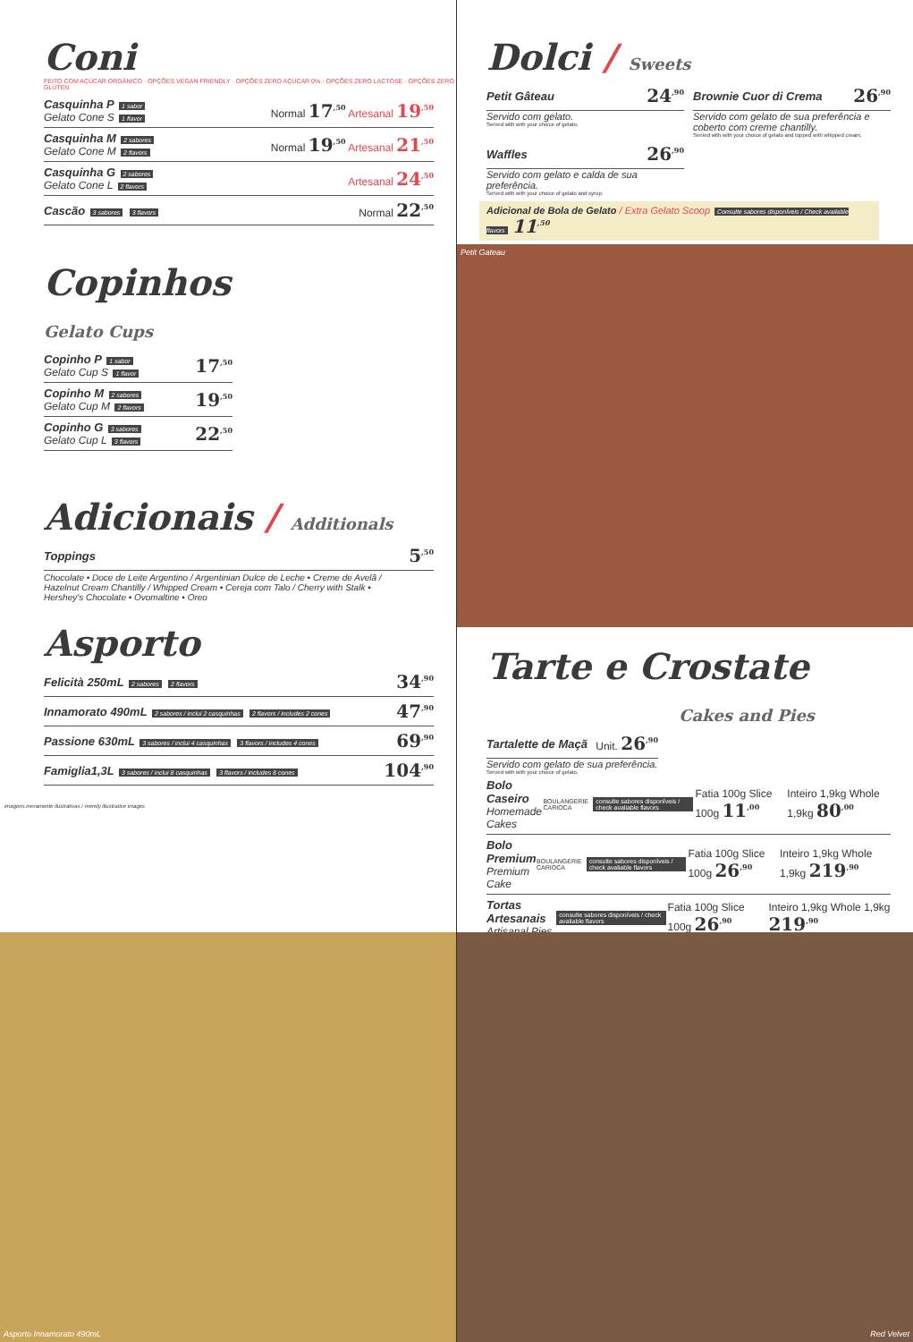Coni
FEITO COM AÇÚCAR ORGÂNICO · OPÇÕES VEGAN FRIENDLY · OPÇÕES ZERO AÇÚCAR 0% · OPÇÕES ZERO LACTOSE · OPÇÕES ZERO GLÚTEN
Casquinha P 1 sabor
Gelato Cone S 1 flavor Normal 17<sup>,50</sup> Artesanal 19<sup>,50</sup>
Casquinha M 2 sabores
Gelato Cone M 2 flavors Normal 19<sup>,50</sup> Artesanal 21<sup>,50</sup>
Casquinha G 2 sabores
Gelato Cone L 2 flavors Artesanal 24<sup>,50</sup>
Cascão 3 sabores 3 flavors Normal 22<sup>,50</sup>
Copinhos
Gelato Cups
Copinho P 1 sabor
Gelato Cup S 1 flavor 17<sup>,50</sup>
Copinho M 2 sabores
Gelato Cup M 2 flavors 19<sup>,50</sup>
Copinho G 3 sabores
Gelato Cup L 3 flavors 22<sup>,50</sup>
Adicionais / Additionals
Toppings 5<sup>,50</sup>
Chocolate • Doce de Leite Argentino / Argentinian Dulce de Leche • Creme de Avelã / Hazelnut Cream Chantilly / Whipped Cream • Cereja com Talo / Cherry with Stalk • Hershey's Chocolate • Ovomaltine • Oreo
Asporto
Felicità 250mL 2 sabores 2 flavors 34<sup>,90</sup>
Innamorato 490mL 2 sabores / inclui 2 casquinhas 2 flavors / includes 2 cones 47<sup>,90</sup>
Passione 630mL 3 sabores / inclui 4 casquinhas 3 flavors / includes 4 cones 69<sup>,90</sup>
Famiglia1,3L 3 sabores / inclui 8 casquinhas 3 flavors / includes 8 cones 104<sup>,90</sup>
imagens meramente ilustrativas / merely illustrative images
Asporto Innamorato 490mL
Dolci / Sweets
Petit Gâteau 24<sup>,90</sup>
Servido com gelato.
Served with with your choice of gelato.
Waffles 26<sup>,90</sup>
Servido com gelato e calda de sua preferência.
Served with with your choice of gelato and syrup.
Brownie Cuor di Crema 26<sup>,90</sup>
Servido com gelato de sua preferência e coberto com creme chantilly.
Served with with your choice of gelato and topped with whipped cream.
Adicional de Bola de Gelato / Extra Gelato Scoop Consulte sabores disponíveis / Check available flavors 11<sup>,50</sup>
Petit Gateau
Tarte e Crostate
Cakes and Pies
Tartalette de Maçã Unit. 26<sup>,90</sup>
Servido com gelato de sua preferência.
Served with with your choice of gelato.
Bolo Caseiro
Homemade Cakes BOULANGERIE CARIOCA consulte sabores disponíveis / check avaliable flavors Fatia 100g Slice 100g 11<sup>,00</sup> Inteiro 1,9kg Whole 1,9kg 80<sup>,00</sup>
Bolo Premium
Premium Cake BOULANGERIE CARIOCA consulte sabores disponíveis / check avaliable flavors Fatia 100g Slice 100g 26<sup>,90</sup> Inteiro 1,9kg Whole 1,9kg 219<sup>,90</sup>
Tortas Artesanais
Artisanal Pies consulte sabores disponíveis / check avaliable flavors Fatia 100g Slice 100g 26<sup>,90</sup> Inteiro 1,9kg Whole 1,9kg 219<sup>,90</sup>
Red Velvet